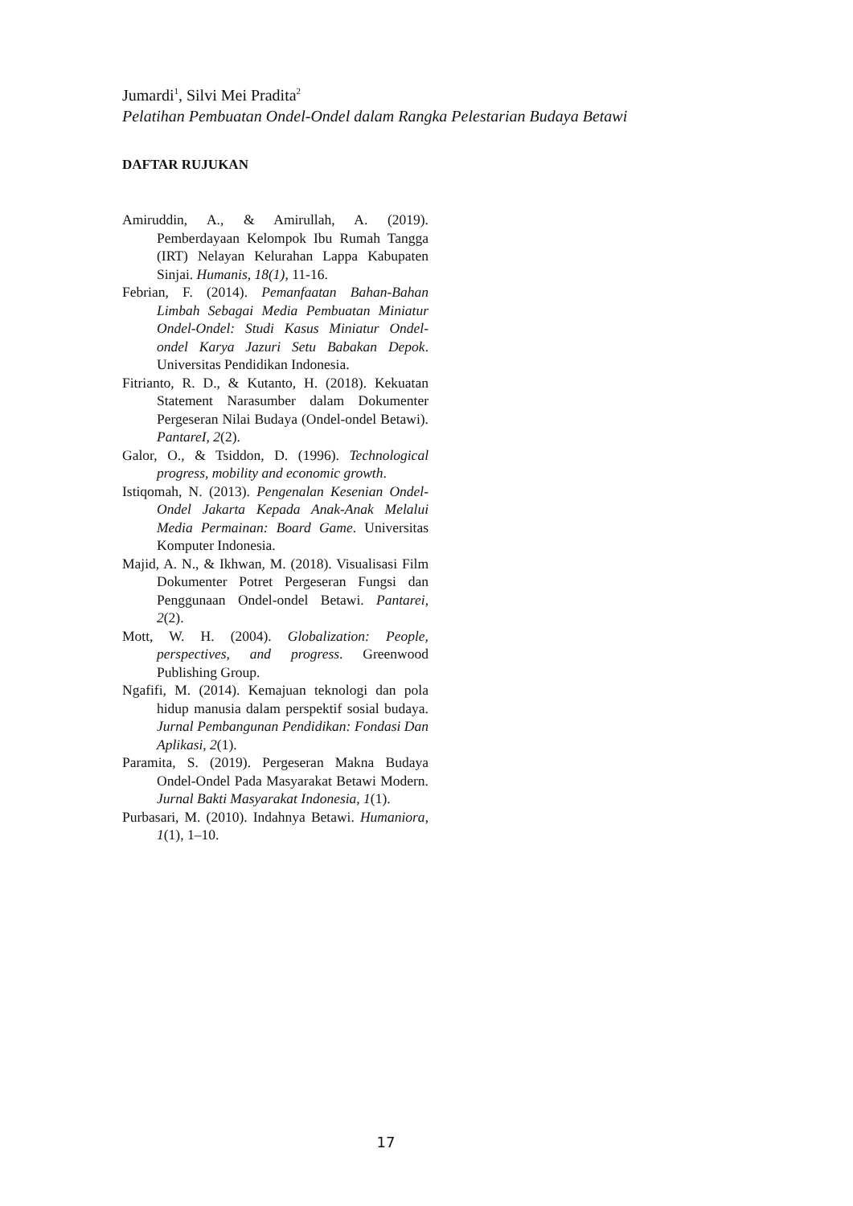Jumardi<sup>1</sup>, Silvi Mei Pradita<sup>2</sup>
Pelatihan Pembuatan Ondel-Ondel dalam Rangka Pelestarian Budaya Betawi
DAFTAR RUJUKAN
Amiruddin, A., & Amirullah, A. (2019). Pemberdayaan Kelompok Ibu Rumah Tangga (IRT) Nelayan Kelurahan Lappa Kabupaten Sinjai. Humanis, 18(1), 11-16.
Febrian, F. (2014). Pemanfaatan Bahan-Bahan Limbah Sebagai Media Pembuatan Miniatur Ondel-Ondel: Studi Kasus Miniatur Ondel-ondel Karya Jazuri Setu Babakan Depok. Universitas Pendidikan Indonesia.
Fitrianto, R. D., & Kutanto, H. (2018). Kekuatan Statement Narasumber dalam Dokumenter Pergeseran Nilai Budaya (Ondel-ondel Betawi). PantareI, 2(2).
Galor, O., & Tsiddon, D. (1996). Technological progress, mobility and economic growth.
Istiqomah, N. (2013). Pengenalan Kesenian Ondel-Ondel Jakarta Kepada Anak-Anak Melalui Media Permainan: Board Game. Universitas Komputer Indonesia.
Majid, A. N., & Ikhwan, M. (2018). Visualisasi Film Dokumenter Potret Pergeseran Fungsi dan Penggunaan Ondel-ondel Betawi. Pantarei, 2(2).
Mott, W. H. (2004). Globalization: People, perspectives, and progress. Greenwood Publishing Group.
Ngafifi, M. (2014). Kemajuan teknologi dan pola hidup manusia dalam perspektif sosial budaya. Jurnal Pembangunan Pendidikan: Fondasi Dan Aplikasi, 2(1).
Paramita, S. (2019). Pergeseran Makna Budaya Ondel-Ondel Pada Masyarakat Betawi Modern. Jurnal Bakti Masyarakat Indonesia, 1(1).
Purbasari, M. (2010). Indahnya Betawi. Humaniora, 1(1), 1–10.
17